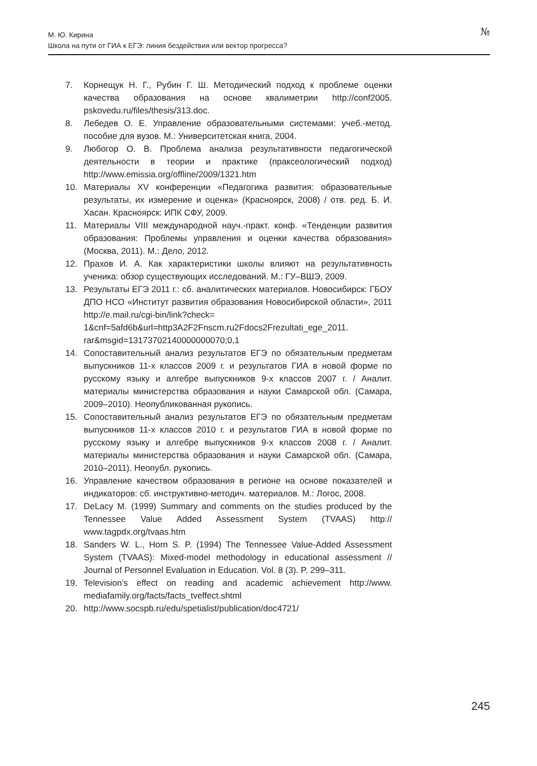М. Ю. Кирина
Школа на пути от ГИА к ЕГЭ: линия бездействия или вектор прогресса?
№
7. Корнещук Н. Г., Рубин Г. Ш. Методический подход к проблеме оценки качества образования на основе квалиметрии http://conf2005. pskovedu.ru/files/thesis/313.doc.
8. Лебедев О. Е. Управление образовательными системами: учеб.-метод. пособие для вузов. М.: Университетская книга, 2004.
9. Любогор О. В. Проблема анализа результативности педагогической деятельности в теории и практике (праксеологический подход) http://www.emissia.org/offline/2009/1321.htm
10. Материалы XV конференции «Педагогика развития: образовательные результаты, их измерение и оценка» (Красноярск, 2008) / отв. ред. Б. И. Хасан. Красноярск: ИПК СФУ, 2009.
11. Материалы VIII международной науч.-практ. конф. «Тенденции развития образования: Проблемы управления и оценки качества образования» (Москва, 2011). М.: Дело, 2012.
12. Прахов И. А. Как характеристики школы влияют на результативность ученика: обзор существующих исследований. М.: ГУ–ВШЭ, 2009.
13. Результаты ЕГЭ 2011 г.: сб. аналитических материалов. Новосибирск: ГБОУ ДПО НСО «Институт развития образования Новосибирской области», 2011 http://e.mail.ru/cgi-bin/link?check= 1&cnf=5afd6b&url=http3A2F2Fnscm.ru2Fdocs2Frezultati_ege_2011. rar&msgid=13173702140000000070;0,1
14. Сопоставительный анализ результатов ЕГЭ по обязательным предметам выпускников 11-х классов 2009 г. и результатов ГИА в новой форме по русскому языку и алгебре выпускников 9-х классов 2007 г. / Аналит. материалы министерства образования и науки Самарской обл. (Самара, 2009–2010). Неопубликованная рукопись.
15. Сопоставительный анализ результатов ЕГЭ по обязательным предметам выпускников 11-х классов 2010 г. и результатов ГИА в новой форме по русскому языку и алгебре выпускников 9-х классов 2008 г. / Аналит. материалы министерства образования и науки Самарской обл. (Самара, 2010–2011). Неопубл. рукопись.
16. Управление качеством образования в регионе на основе показателей и индикаторов: сб. инструктивно-методич. материалов. М.: Логос, 2008.
17. DeLacy M. (1999) Summary and comments on the studies produced by the Tennessee Value Added Assessment System (TVAAS) http:// www.tagpdx.org/tvaas.htm
18. Sanders W. L., Horn S. P. (1994) The Tennessee Value-Added Assessment System (TVAAS): Mixed-model methodology in educational assessment // Journal of Personnel Evaluation in Education. Vol. 8 (3). P. 299–311.
19. Television’s effect on reading and academic achievement http://www. mediafamily.org/facts/facts_tveffect.shtml
20. http://www.socspb.ru/edu/spetialist/publication/doc4721/
245